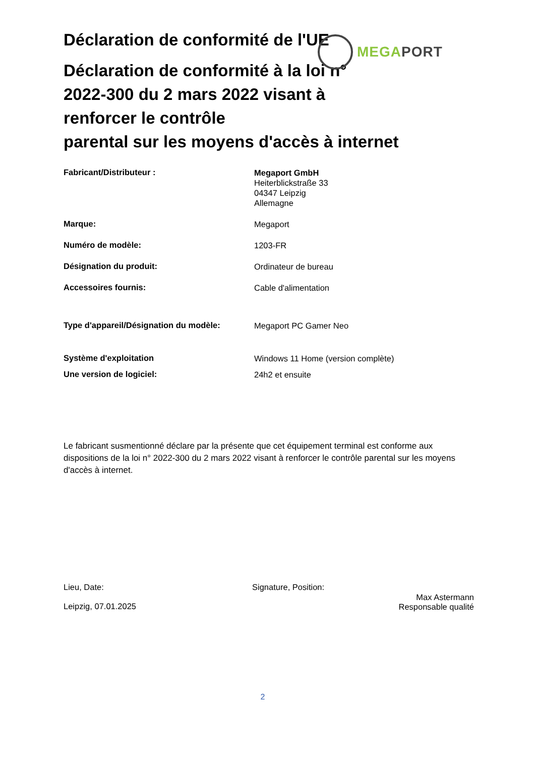MEGA PORT
Déclaration de conformité de l'UE
Déclaration de conformité à la loi n°
2022-300 du 2 mars 2022 visant à
renforcer le contrôle
parental sur les moyens d'accès à internet
Fabricant/Distributeur :
Megaport GmbH
Heiterblickstraße 33
04347 Leipzig
Allemagne
Marque:
Megaport
Numéro de modèle:
1203-FR
Désignation du produit:
Ordinateur de bureau
Accessoires fournis:
Cable d'alimentation
Type d'appareil/Désignation du modèle:
Megaport PC Gamer Neo
Système d'exploitation
Windows 11 Home (version complète)
Une version de logiciel:
24h2 et ensuite
Le fabricant susmentionné déclare par la présente que cet équipement terminal est conforme aux dispositions de la loi n° 2022-300 du 2 mars 2022 visant à renforcer le contrôle parental sur les moyens d'accès à internet.
Lieu, Date:
Leipzig, 07.01.2025
Signature, Position:
Max Astermann
Responsable qualité
2